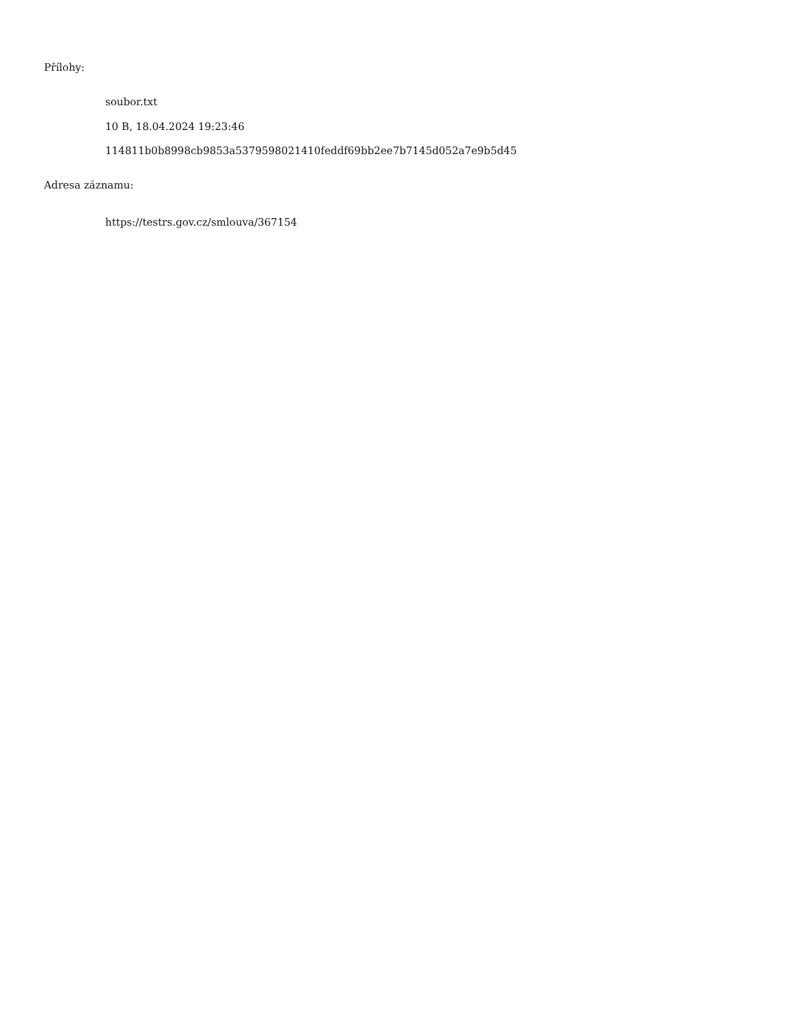Přílohy:
soubor.txt
10 B, 18.04.2024 19:23:46
114811b0b8998cb9853a5379598021410feddf69bb2ee7b7145d052a7e9b5d45
Adresa záznamu:
https://testrs.gov.cz/smlouva/367154